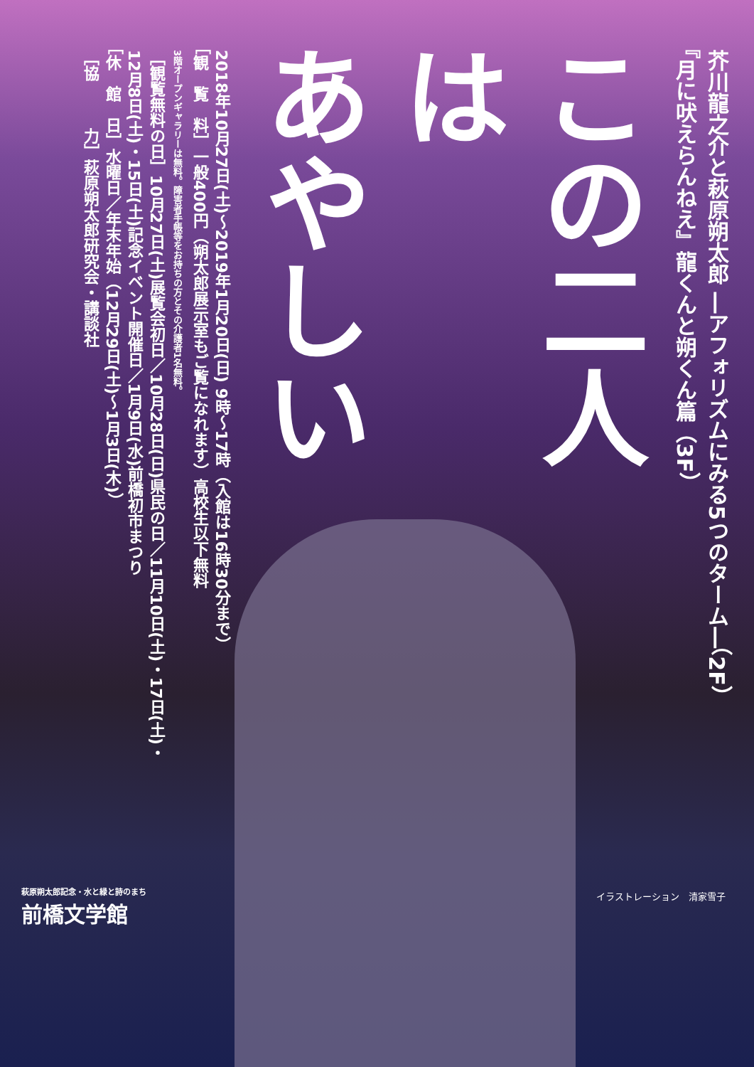芥川龍之介と萩原朔太郎 ―アフォリズムにみる5つのターム―（2F）
『月に吠えらんねえ』龍くんと朔くん篇（3F）
この二人は
あやしい
2018年10月27日(土)〜2019年1月20日(日) 9時〜17時（入館は16時30分まで）
［観　覧　料］一般400円（朔太郎展示室もご覧になれます）高校生以下無料
3階オープンギャラリーは無料。障害者手帳等をお持ちの方とその介護者1名無料。
［観覧無料の日］10月27日(土)展覧会初日／10月28日(日)県民の日／11月10日(土)・17日(土)・
12月8日(土)・15日(土)記念イベント開催日／1月9日(水)前橋初市まつり
［休　館　日］水曜日／年末年始（12月29日(土)〜1月3日(木)）
［協　　　力］萩原朔太郎研究会・講談社
萩原朔太郎記念・水と緑と詩のまち
前橋文学館
イラストレーション　清家雪子